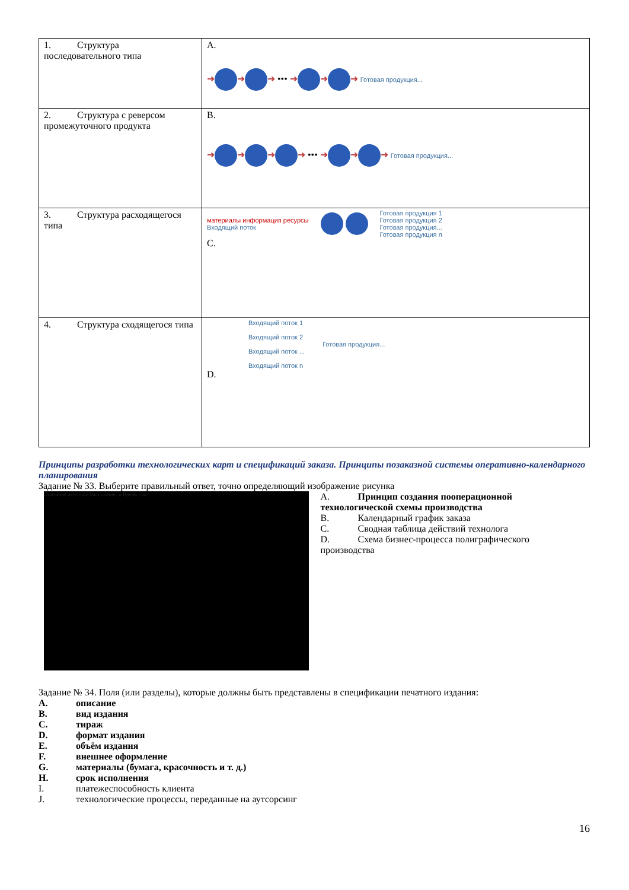| 1. Структура последовательного типа | A. ➜ ➜ ➜ ••• ➜ ➜ ➜ Готовая продукция... |
| 2. Структура с реверсом промежуточного продукта | B. ➜ ➜ ➜ ➜ ••• ➜ ➜ ➜ Готовая продукция... |
| 3. Структура расходящегося типа | материалы информация ресурсы Входящий поток Готовая продукция 1 Готовая продукция 2 Готовая продукция... Готовая продукция n C. |
| 4. Структура сходящегося типа | Входящий поток 1 Входящий поток 2 Входящий поток ... Входящий поток n Готовая продукция... D. |
Принципы разработки технологических карт и спецификаций заказа. Принципы позаказной системы оперативно-календарного планирования
Задание № 33. Выберите правильный ответ, точно определяющий изображение рисунка
Описание действий Расстояние, м Время, час
A. Принцип создания пооперационной
технологической схемы производства
B. Календарный график заказа
C. Сводная таблица действий технолога
D. Схема бизнес-процесса полиграфического
производства
Задание № 34. Поля (или разделы), которые должны быть представлены в спецификации печатного издания:
A. описание
B. вид издания
C. тираж
D. формат издания
E. объём издания
F. внешнее оформление
G. материалы (бумага, красочность и т. д.)
H. срок исполнения
I. платежеспособность клиента
J. технологические процессы, переданные на аутсорсинг
16